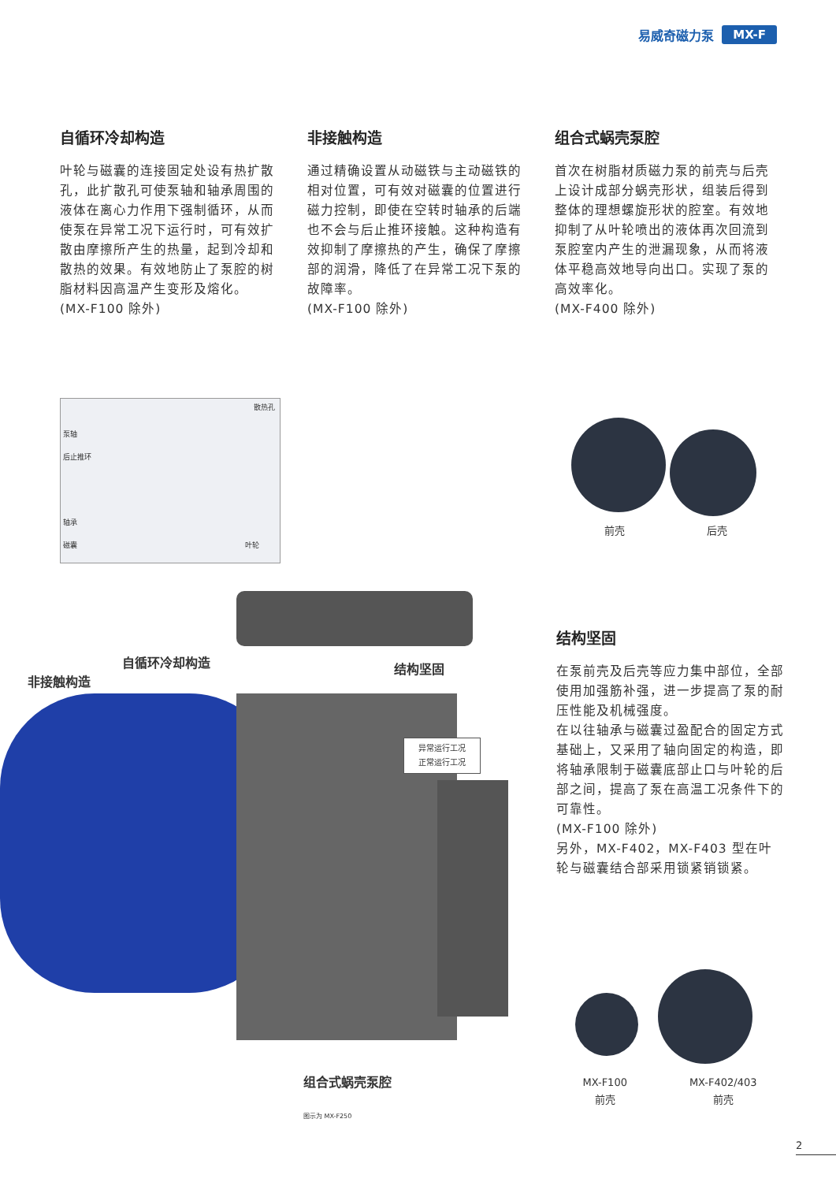易威奇磁力泵 MX-F
自循环冷却构造
叶轮与磁囊的连接固定处设有热扩散孔，此扩散孔可使泵轴和轴承周围的液体在离心力作用下强制循环，从而使泵在异常工况下运行时，可有效扩散由摩擦所产生的热量，起到冷却和散热的效果。有效地防止了泵腔的树脂材料因高温产生变形及熔化。
(MX-F100 除外)
非接触构造
通过精确设置从动磁铁与主动磁铁的相对位置，可有效对磁囊的位置进行磁力控制，即使在空转时轴承的后端也不会与后止推环接触。这种构造有效抑制了摩擦热的产生，确保了摩擦部的润滑，降低了在异常工况下泵的故障率。
(MX-F100 除外)
组合式蜗壳泵腔
首次在树脂材质磁力泵的前壳与后壳上设计成部分蜗壳形状，组装后得到整体的理想螺旋形状的腔室。有效地抑制了从叶轮喷出的液体再次回流到泵腔室内产生的泄漏现象，从而将液体平稳高效地导向出口。实现了泵的高效率化。
(MX-F400 除外)
散热孔
泵轴
后止推环
轴承
磁囊 叶轮
前壳 后壳
非接触构造
自循环冷却构造 结构坚固
异常运行工况
正常运行工况
组合式蜗壳泵腔
图示为 MX-F250
结构坚固
在泵前壳及后壳等应力集中部位，全部使用加强筋补强，进一步提高了泵的耐压性能及机械强度。
在以往轴承与磁囊过盈配合的固定方式基础上，又采用了轴向固定的构造，即将轴承限制于磁囊底部止口与叶轮的后部之间，提高了泵在高温工况条件下的可靠性。
(MX-F100 除外)
另外，MX-F402，MX-F403 型在叶轮与磁囊结合部采用锁紧销锁紧。
MX-F100
前壳 MX-F402/403
前壳
2